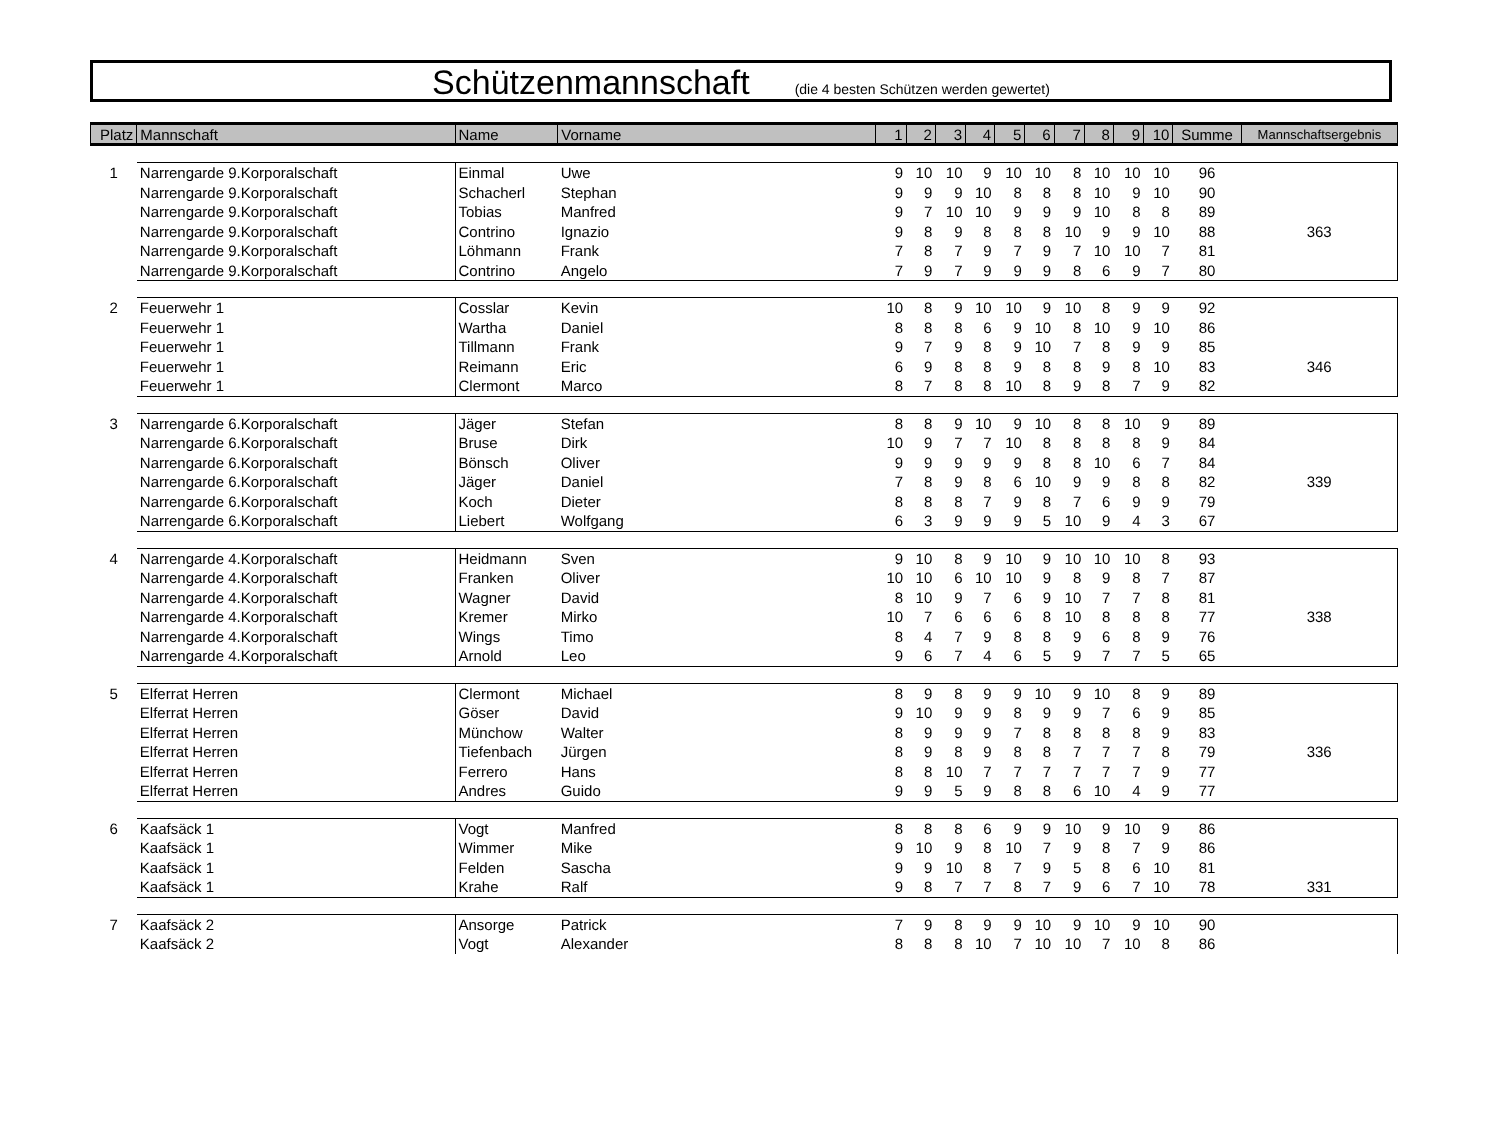Schützenmannschaft (die 4 besten Schützen werden gewertet)
| Platz | Mannschaft | Name | Vorname | 1 | 2 | 3 | 4 | 5 | 6 | 7 | 8 | 9 | 10 | Summe | Mannschaftsergebnis |
| --- | --- | --- | --- | --- | --- | --- | --- | --- | --- | --- | --- | --- | --- | --- | --- |
| 1 | Narrengarde 9.Korporalschaft | Einmal | Uwe | 9 | 10 | 10 | 9 | 10 | 10 | 8 | 10 | 10 | 10 | 96 | |
| | Narrengarde 9.Korporalschaft | Schacherl | Stephan | 9 | 9 | 9 | 10 | 8 | 8 | 8 | 10 | 9 | 10 | 90 | |
| | Narrengarde 9.Korporalschaft | Tobias | Manfred | 9 | 7 | 10 | 10 | 9 | 9 | 9 | 10 | 8 | 8 | 89 | |
| | Narrengarde 9.Korporalschaft | Contrino | Ignazio | 9 | 8 | 9 | 8 | 8 | 8 | 10 | 9 | 9 | 10 | 88 | 363 |
| | Narrengarde 9.Korporalschaft | Löhmann | Frank | 7 | 8 | 7 | 9 | 7 | 9 | 7 | 10 | 10 | 7 | 81 | |
| | Narrengarde 9.Korporalschaft | Contrino | Angelo | 7 | 9 | 7 | 9 | 9 | 9 | 8 | 6 | 9 | 7 | 80 | |
| 2 | Feuerwehr 1 | Cosslar | Kevin | 10 | 8 | 9 | 10 | 10 | 9 | 10 | 8 | 9 | 9 | 92 | |
| | Feuerwehr 1 | Wartha | Daniel | 8 | 8 | 8 | 6 | 9 | 10 | 8 | 10 | 9 | 10 | 86 | |
| | Feuerwehr 1 | Tillmann | Frank | 9 | 7 | 9 | 8 | 9 | 10 | 7 | 8 | 9 | 9 | 85 | |
| | Feuerwehr 1 | Reimann | Eric | 6 | 9 | 8 | 8 | 9 | 8 | 8 | 9 | 8 | 10 | 83 | 346 |
| | Feuerwehr 1 | Clermont | Marco | 8 | 7 | 8 | 8 | 10 | 8 | 9 | 8 | 7 | 9 | 82 | |
| 3 | Narrengarde 6.Korporalschaft | Jäger | Stefan | 8 | 8 | 9 | 10 | 9 | 10 | 8 | 8 | 10 | 9 | 89 | |
| | Narrengarde 6.Korporalschaft | Bruse | Dirk | 10 | 9 | 7 | 7 | 10 | 8 | 8 | 8 | 8 | 9 | 84 | |
| | Narrengarde 6.Korporalschaft | Bönsch | Oliver | 9 | 9 | 9 | 9 | 9 | 8 | 8 | 10 | 6 | 7 | 84 | |
| | Narrengarde 6.Korporalschaft | Jäger | Daniel | 7 | 8 | 9 | 8 | 6 | 10 | 9 | 9 | 8 | 8 | 82 | 339 |
| | Narrengarde 6.Korporalschaft | Koch | Dieter | 8 | 8 | 8 | 7 | 9 | 8 | 7 | 6 | 9 | 9 | 79 | |
| | Narrengarde 6.Korporalschaft | Liebert | Wolfgang | 6 | 3 | 9 | 9 | 9 | 5 | 10 | 9 | 4 | 3 | 67 | |
| 4 | Narrengarde 4.Korporalschaft | Heidmann | Sven | 9 | 10 | 8 | 9 | 10 | 9 | 10 | 10 | 10 | 8 | 93 | |
| | Narrengarde 4.Korporalschaft | Franken | Oliver | 10 | 10 | 6 | 10 | 10 | 9 | 8 | 9 | 8 | 7 | 87 | |
| | Narrengarde 4.Korporalschaft | Wagner | David | 8 | 10 | 9 | 7 | 6 | 9 | 10 | 7 | 7 | 8 | 81 | |
| | Narrengarde 4.Korporalschaft | Kremer | Mirko | 10 | 7 | 6 | 6 | 6 | 8 | 10 | 8 | 8 | 8 | 77 | 338 |
| | Narrengarde 4.Korporalschaft | Wings | Timo | 8 | 4 | 7 | 9 | 8 | 8 | 9 | 6 | 8 | 9 | 76 | |
| | Narrengarde 4.Korporalschaft | Arnold | Leo | 9 | 6 | 7 | 4 | 6 | 5 | 9 | 7 | 7 | 5 | 65 | |
| 5 | Elferrat Herren | Clermont | Michael | 8 | 9 | 8 | 9 | 9 | 10 | 9 | 10 | 8 | 9 | 89 | |
| | Elferrat Herren | Göser | David | 9 | 10 | 9 | 9 | 8 | 9 | 9 | 7 | 6 | 9 | 85 | |
| | Elferrat Herren | Münchow | Walter | 8 | 9 | 9 | 9 | 7 | 8 | 8 | 8 | 8 | 9 | 83 | |
| | Elferrat Herren | Tiefenbach | Jürgen | 8 | 9 | 8 | 9 | 8 | 8 | 7 | 7 | 7 | 8 | 79 | 336 |
| | Elferrat Herren | Ferrero | Hans | 8 | 8 | 10 | 7 | 7 | 7 | 7 | 7 | 7 | 9 | 77 | |
| | Elferrat Herren | Andres | Guido | 9 | 9 | 5 | 9 | 8 | 8 | 6 | 10 | 4 | 9 | 77 | |
| 6 | Kaafsäck 1 | Vogt | Manfred | 8 | 8 | 8 | 6 | 9 | 9 | 10 | 9 | 10 | 9 | 86 | |
| | Kaafsäck 1 | Wimmer | Mike | 9 | 10 | 9 | 8 | 10 | 7 | 9 | 8 | 7 | 9 | 86 | |
| | Kaafsäck 1 | Felden | Sascha | 9 | 9 | 10 | 8 | 7 | 9 | 5 | 8 | 6 | 10 | 81 | |
| | Kaafsäck 1 | Krahe | Ralf | 9 | 8 | 7 | 7 | 8 | 7 | 9 | 6 | 7 | 10 | 78 | 331 |
| 7 | Kaafsäck 2 | Ansorge | Patrick | 7 | 9 | 8 | 9 | 9 | 10 | 9 | 10 | 9 | 10 | 90 | |
| | Kaafsäck 2 | Vogt | Alexander | 8 | 8 | 8 | 10 | 7 | 10 | 10 | 7 | 10 | 8 | 86 | |